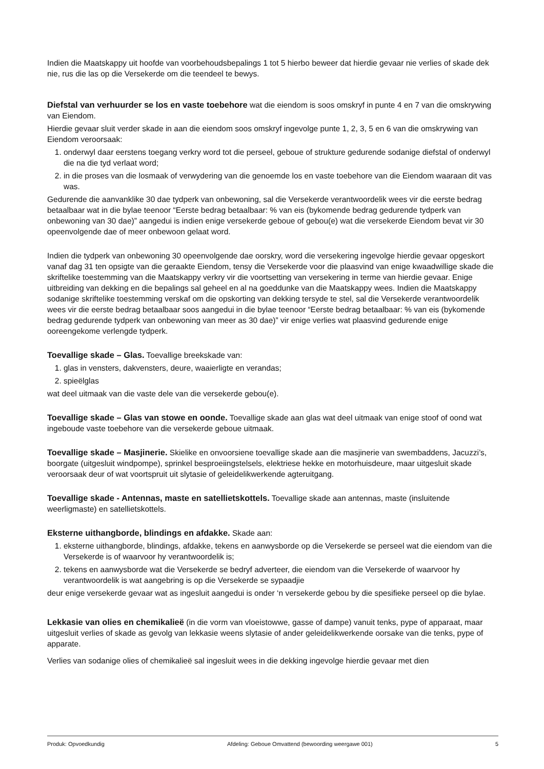Indien die Maatskappy uit hoofde van voorbehoudsbepalings 1 tot 5 hierbo beweer dat hierdie gevaar nie verlies of skade dek nie, rus die las op die Versekerde om die teendeel te bewys.
Diefstal van verhuurder se los en vaste toebehore wat die eiendom is soos omskryf in punte 4 en 7 van die omskrywing van Eiendom.
Hierdie gevaar sluit verder skade in aan die eiendom soos omskryf ingevolge punte 1, 2, 3, 5 en 6 van die omskrywing van Eiendom veroorsaak:
1. onderwyl daar eerstens toegang verkry word tot die perseel, geboue of strukture gedurende sodanige diefstal of onderwyl die na die tyd verlaat word;
2. in die proses van die losmaak of verwydering van die genoemde los en vaste toebehore van die Eiendom waaraan dit vas was.
Gedurende die aanvanklike 30 dae tydperk van onbewoning, sal die Versekerde verantwoordelik wees vir die eerste bedrag betaalbaar wat in die bylae teenoor “Eerste bedrag betaalbaar: % van eis (bykomende bedrag gedurende tydperk van onbewoning van 30 dae)” aangedui is indien enige versekerde geboue of gebou(e) wat die versekerde Eiendom bevat vir 30 opeenvolgende dae of meer onbewoon gelaat word.
Indien die tydperk van onbewoning 30 opeenvolgende dae oorskry, word die versekering ingevolge hierdie gevaar opgeskort vanaf dag 31 ten opsigte van die geraakte Eiendom, tensy die Versekerde voor die plaasvind van enige kwaadwillige skade die skriftelike toestemming van die Maatskappy verkry vir die voortsetting van versekering in terme van hierdie gevaar. Enige uitbreiding van dekking en die bepalings sal geheel en al na goeddunke van die Maatskappy wees. Indien die Maatskappy sodanige skriftelike toestemming verskaf om die opskorting van dekking tersyde te stel, sal die Versekerde verantwoordelik wees vir die eerste bedrag betaalbaar soos aangedui in die bylae teenoor “Eerste bedrag betaalbaar: % van eis (bykomende bedrag gedurende tydperk van onbewoning van meer as 30 dae)” vir enige verlies wat plaasvind gedurende enige ooreengekome verlengde tydperk.
Toevallige skade – Glas. Toevallige breekskade van:
1. glas in vensters, dakvensters, deure, waaierligte en verandas;
2. spieëlglas
wat deel uitmaak van die vaste dele van die versekerde gebou(e).
Toevallige skade – Glas van stowe en oonde. Toevallige skade aan glas wat deel uitmaak van enige stoof of oond wat ingeboude vaste toebehore van die versekerde geboue uitmaak.
Toevallige skade – Masjinerie. Skielike en onvoorsiene toevallige skade aan die masjinerie van swembaddens, Jacuzzi’s, boorgate (uitgesluit windpompe), sprinkel besproeiingstelsels, elektriese hekke en motorhuisdeure, maar uitgesluit skade veroorsaak deur of wat voortspruit uit slytasie of geleidelikwerkende agteruitgang.
Toevallige skade - Antennas, maste en satellietskottels. Toevallige skade aan antennas, maste (insluitende weerligmaste) en satellietskottels.
Eksterne uithangborde, blindings en afdakke. Skade aan:
1. eksterne uithangborde, blindings, afdakke, tekens en aanwysborde op die Versekerde se perseel wat die eiendom van die Versekerde is of waarvoor hy verantwoordelik is;
2. tekens en aanwysborde wat die Versekerde se bedryf adverteer, die eiendom van die Versekerde of waarvoor hy verantwoordelik is wat aangebring is op die Versekerde se sypaadjie
deur enige versekerde gevaar wat as ingesluit aangedui is onder ‘n versekerde gebou by die spesifieke perseel op die bylae.
Lekkasie van olies en chemikalieë (in die vorm van vloeistowwe, gasse of dampe) vanuit tenks, pype of apparaat, maar uitgesluit verlies of skade as gevolg van lekkasie weens slytasie of ander geleidelikwerkende oorsake van die tenks, pype of apparate.
Verlies van sodanige olies of chemikalieë sal ingesluit wees in die dekking ingevolge hierdie gevaar met dien
Produk: Opvoedkundig Afdeling: Geboue Omvattend (bewoording weergawe 001) 5